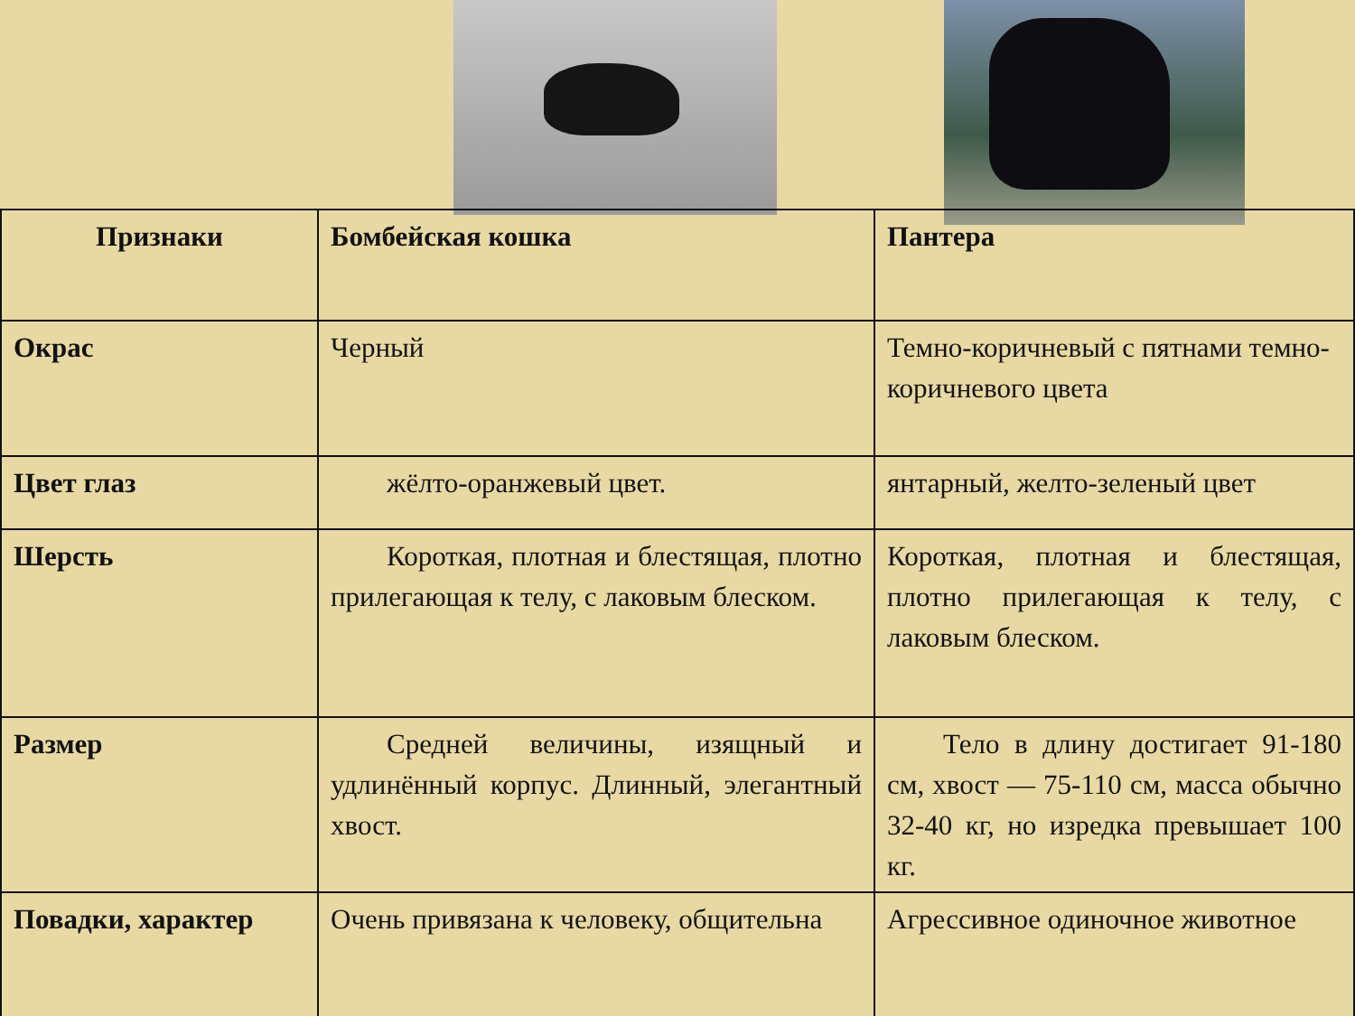| Признаки | Бомбейская кошка | Пантера |
| --- | --- | --- |
| Окрас | Черный | Темно-коричневый с пятнами темно-коричневого цвета |
| Цвет глаз | жёлто-оранжевый цвет. | янтарный, желто-зеленый цвет |
| Шерсть | Короткая, плотная и блестящая, плотно прилегающая к телу, с лаковым блеском. | Короткая, плотная и блестящая, плотно прилегающая к телу, с лаковым блеском. |
| Размер | Средней величины, изящный и удлинённый корпус. Длинный, элегантный хвост. | Тело в длину достигает 91-180 см, хвост — 75-110 см, масса обычно 32-40 кг, но изредка превышает 100 кг. |
| Повадки, характер | Очень привязана к человеку, общительна | Агрессивное одиночное животное |